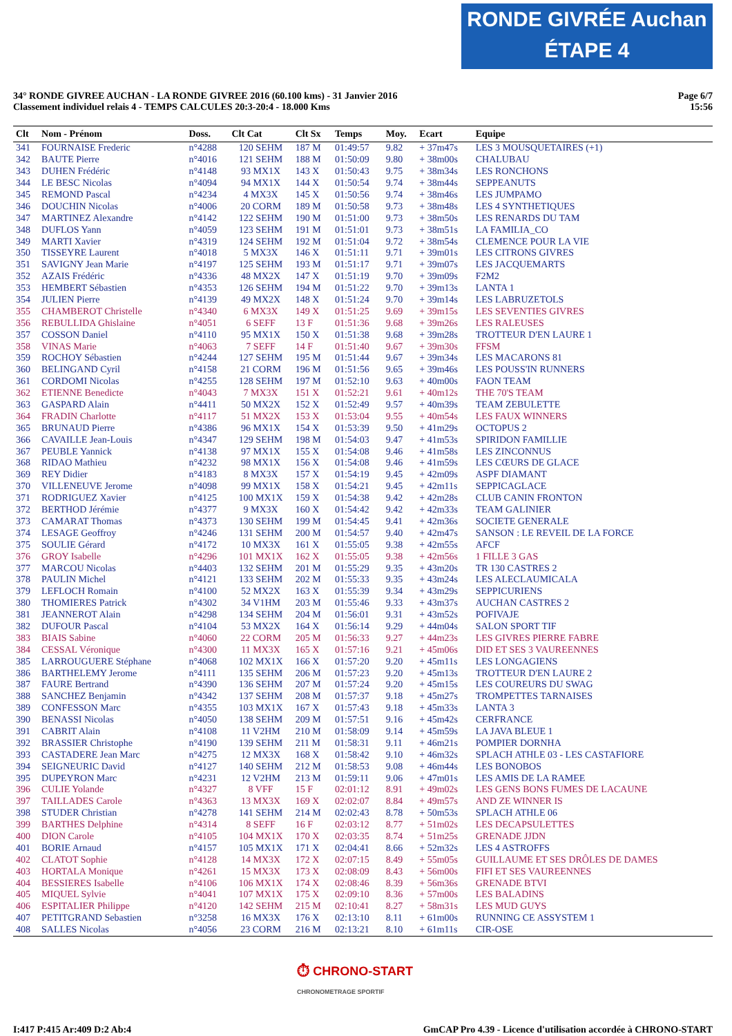RONDE GIVRÉE Auchan
ÉTAPE 4
34° RONDE GIVREE AUCHAN - LA RONDE GIVREE 2016 (60.100 kms) - 31 Janvier 2016
Classement individuel relais 4 - TEMPS CALCULES 20:3-20:4 - 18.000 Kms
Page 6/7
15:56
| Clt | Nom - Prénom | Doss. | Clt Cat | Clt Sx | Temps | Moy. | Ecart | Equipe |
| --- | --- | --- | --- | --- | --- | --- | --- | --- |
| 341 | FOURNAISE Frederic | n°4288 | 120 SEHM | 187 M | 01:49:57 | 9.82 | + 37m47s | LES 3 MOUSQUETAIRES (+1) |
| 342 | BAUTE Pierre | n°4016 | 121 SEHM | 188 M | 01:50:09 | 9.80 | + 38m00s | CHALUBAU |
| 343 | DUHEN Frédéric | n°4148 | 93 MX1X | 143 X | 01:50:43 | 9.75 | + 38m34s | LES RONCHONS |
| 344 | LE BESC Nicolas | n°4094 | 94 MX1X | 144 X | 01:50:54 | 9.74 | + 38m44s | SEPPEANUTS |
| 345 | REMOND Pascal | n°4234 | 4 MX3X | 145 X | 01:50:56 | 9.74 | + 38m46s | LES JUMPAMO |
| 346 | DOUCHIN Nicolas | n°4006 | 20 CORM | 189 M | 01:50:58 | 9.73 | + 38m48s | LES 4 SYNTHETIQUES |
| 347 | MARTINEZ Alexandre | n°4142 | 122 SEHM | 190 M | 01:51:00 | 9.73 | + 38m50s | LES RENARDS DU TAM |
| 348 | DUFLOS Yann | n°4059 | 123 SEHM | 191 M | 01:51:01 | 9.73 | + 38m51s | LA FAMILIA_CO |
| 349 | MARTI Xavier | n°4319 | 124 SEHM | 192 M | 01:51:04 | 9.72 | + 38m54s | CLEMENCE POUR LA VIE |
| 350 | TISSEYRE Laurent | n°4018 | 5 MX3X | 146 X | 01:51:11 | 9.71 | + 39m01s | LES CITRONS GIVRES |
| 351 | SAVIGNY Jean Marie | n°4197 | 125 SEHM | 193 M | 01:51:17 | 9.71 | + 39m07s | LES JACQUEMARTS |
| 352 | AZAIS Frédéric | n°4336 | 48 MX2X | 147 X | 01:51:19 | 9.70 | + 39m09s | F2M2 |
| 353 | HEMBERT Sébastien | n°4353 | 126 SEHM | 194 M | 01:51:22 | 9.70 | + 39m13s | LANTA 1 |
| 354 | JULIEN Pierre | n°4139 | 49 MX2X | 148 X | 01:51:24 | 9.70 | + 39m14s | LES LABRUZETOLS |
| 355 | CHAMBEROT Christelle | n°4340 | 6 MX3X | 149 X | 01:51:25 | 9.69 | + 39m15s | LES SEVENTIES GIVRES |
| 356 | REBULLIDA Ghislaine | n°4051 | 6 SEFF | 13 F | 01:51:36 | 9.68 | + 39m26s | LES RALEUSES |
| 357 | COSSON Daniel | n°4110 | 95 MX1X | 150 X | 01:51:38 | 9.68 | + 39m28s | TROTTEUR D'EN LAURE 1 |
| 358 | VINAS Marie | n°4063 | 7 SEFF | 14 F | 01:51:40 | 9.67 | + 39m30s | FFSM |
| 359 | ROCHOY Sébastien | n°4244 | 127 SEHM | 195 M | 01:51:44 | 9.67 | + 39m34s | LES MACARONS 81 |
| 360 | BELINGAND Cyril | n°4158 | 21 CORM | 196 M | 01:51:56 | 9.65 | + 39m46s | LES POUSS'IN RUNNERS |
| 361 | CORDOMI Nicolas | n°4255 | 128 SEHM | 197 M | 01:52:10 | 9.63 | + 40m00s | FAON TEAM |
| 362 | ETIENNE Benedicte | n°4043 | 7 MX3X | 151 X | 01:52:21 | 9.61 | + 40m12s | THE 70'S TEAM |
| 363 | GASPARD Alain | n°4411 | 50 MX2X | 152 X | 01:52:49 | 9.57 | + 40m39s | TEAM ZEBULETTE |
| 364 | FRADIN Charlotte | n°4117 | 51 MX2X | 153 X | 01:53:04 | 9.55 | + 40m54s | LES FAUX WINNERS |
| 365 | BRUNAUD Pierre | n°4386 | 96 MX1X | 154 X | 01:53:39 | 9.50 | + 41m29s | OCTOPUS 2 |
| 366 | CAVAILLE Jean-Louis | n°4347 | 129 SEHM | 198 M | 01:54:03 | 9.47 | + 41m53s | SPIRIDON FAMILLIE |
| 367 | PEUBLE Yannick | n°4138 | 97 MX1X | 155 X | 01:54:08 | 9.46 | + 41m58s | LES ZINCONNUS |
| 368 | RIDAO Mathieu | n°4232 | 98 MX1X | 156 X | 01:54:08 | 9.46 | + 41m59s | LES CŒURS DE GLACE |
| 369 | REY Didier | n°4183 | 8 MX3X | 157 X | 01:54:19 | 9.45 | + 42m09s | ASPF DIAMANT |
| 370 | VILLENEUVE Jerome | n°4098 | 99 MX1X | 158 X | 01:54:21 | 9.45 | + 42m11s | SEPPICAGLACE |
| 371 | RODRIGUEZ Xavier | n°4125 | 100 MX1X | 159 X | 01:54:38 | 9.42 | + 42m28s | CLUB CANIN FRONTON |
| 372 | BERTHOD Jérémie | n°4377 | 9 MX3X | 160 X | 01:54:42 | 9.42 | + 42m33s | TEAM GALINIER |
| 373 | CAMARAT Thomas | n°4373 | 130 SEHM | 199 M | 01:54:45 | 9.41 | + 42m36s | SOCIETE GENERALE |
| 374 | LESAGE Geoffroy | n°4246 | 131 SEHM | 200 M | 01:54:57 | 9.40 | + 42m47s | SANSON : LE REVEIL DE LA FORCE |
| 375 | SOULIE Gérard | n°4172 | 10 MX3X | 161 X | 01:55:05 | 9.38 | + 42m55s | AFCF |
| 376 | GROY Isabelle | n°4296 | 101 MX1X | 162 X | 01:55:05 | 9.38 | + 42m56s | 1 FILLE 3 GAS |
| 377 | MARCOU Nicolas | n°4403 | 132 SEHM | 201 M | 01:55:29 | 9.35 | + 43m20s | TR 130 CASTRES 2 |
| 378 | PAULIN Michel | n°4121 | 133 SEHM | 202 M | 01:55:33 | 9.35 | + 43m24s | LES ALECLAUMICALA |
| 379 | LEFLOCH Romain | n°4100 | 52 MX2X | 163 X | 01:55:39 | 9.34 | + 43m29s | SEPPICURIENS |
| 380 | THOMIERES Patrick | n°4302 | 34 V1HM | 203 M | 01:55:46 | 9.33 | + 43m37s | AUCHAN CASTRES 2 |
| 381 | JEANNEROT Alain | n°4298 | 134 SEHM | 204 M | 01:56:01 | 9.31 | + 43m52s | POFIVAJE |
| 382 | DUFOUR Pascal | n°4104 | 53 MX2X | 164 X | 01:56:14 | 9.29 | + 44m04s | SALON SPORT TIF |
| 383 | BIAIS Sabine | n°4060 | 22 CORM | 205 M | 01:56:33 | 9.27 | + 44m23s | LES GIVRES PIERRE FABRE |
| 384 | CESSAL Véronique | n°4300 | 11 MX3X | 165 X | 01:57:16 | 9.21 | + 45m06s | DID ET SES 3 VAUREENNES |
| 385 | LARROUGUERE Stéphane | n°4068 | 102 MX1X | 166 X | 01:57:20 | 9.20 | + 45m11s | LES LONGAGIENS |
| 386 | BARTHELEMY Jerome | n°4111 | 135 SEHM | 206 M | 01:57:23 | 9.20 | + 45m13s | TROTTEUR D'EN LAURE 2 |
| 387 | FAURE Bertrand | n°4390 | 136 SEHM | 207 M | 01:57:24 | 9.20 | + 45m15s | LES COUREURS DU SWAG |
| 388 | SANCHEZ Benjamin | n°4342 | 137 SEHM | 208 M | 01:57:37 | 9.18 | + 45m27s | TROMPETTES TARNAISES |
| 389 | CONFESSON Marc | n°4355 | 103 MX1X | 167 X | 01:57:43 | 9.18 | + 45m33s | LANTA 3 |
| 390 | BENASSI Nicolas | n°4050 | 138 SEHM | 209 M | 01:57:51 | 9.16 | + 45m42s | CERFRANCE |
| 391 | CABRIT Alain | n°4108 | 11 V2HM | 210 M | 01:58:09 | 9.14 | + 45m59s | LA JAVA BLEUE 1 |
| 392 | BRASSIER Christophe | n°4190 | 139 SEHM | 211 M | 01:58:31 | 9.11 | + 46m21s | POMPIER DORNHA |
| 393 | CASTADERE Jean Marc | n°4275 | 12 MX3X | 168 X | 01:58:42 | 9.10 | + 46m32s | SPLACH ATHLE 03 - LES CASTAFIORE |
| 394 | SEIGNEURIC David | n°4127 | 140 SEHM | 212 M | 01:58:53 | 9.08 | + 46m44s | LES BONOBOS |
| 395 | DUPEYRON Marc | n°4231 | 12 V2HM | 213 M | 01:59:11 | 9.06 | + 47m01s | LES AMIS DE LA RAMEE |
| 396 | CULIE Yolande | n°4327 | 8 VFF | 15 F | 02:01:12 | 8.91 | + 49m02s | LES GENS BONS FUMES DE LACAUNE |
| 397 | TAILLADES Carole | n°4363 | 13 MX3X | 169 X | 02:02:07 | 8.84 | + 49m57s | AND ZE WINNER IS |
| 398 | STUDER Christian | n°4278 | 141 SEHM | 214 M | 02:02:43 | 8.78 | + 50m53s | SPLACH ATHLE 06 |
| 399 | BARTHES Delphine | n°4314 | 8 SEFF | 16 F | 02:03:12 | 8.77 | + 51m02s | LES DECAPSULETTES |
| 400 | DION Carole | n°4105 | 104 MX1X | 170 X | 02:03:35 | 8.74 | + 51m25s | GRENADE JJDN |
| 401 | BORIE Arnaud | n°4157 | 105 MX1X | 171 X | 02:04:41 | 8.66 | + 52m32s | LES 4 ASTROFFS |
| 402 | CLATOT Sophie | n°4128 | 14 MX3X | 172 X | 02:07:15 | 8.49 | + 55m05s | GUILLAUME ET SES DRÔLES DE DAMES |
| 403 | HORTALA Monique | n°4261 | 15 MX3X | 173 X | 02:08:09 | 8.43 | + 56m00s | FIFI ET SES VAUREENNES |
| 404 | BESSIERES Isabelle | n°4106 | 106 MX1X | 174 X | 02:08:46 | 8.39 | + 56m36s | GRENADE BTVI |
| 405 | MIQUEL Sylvie | n°4041 | 107 MX1X | 175 X | 02:09:10 | 8.36 | + 57m00s | LES BALADINS |
| 406 | ESPITALIER Philippe | n°4120 | 142 SEHM | 215 M | 02:10:41 | 8.27 | + 58m31s | LES MUD GUYS |
| 407 | PETITGRAND Sebastien | n°3258 | 16 MX3X | 176 X | 02:13:10 | 8.11 | + 61m00s | RUNNING CE ASSYSTEM 1 |
| 408 | SALLES Nicolas | n°4056 | 23 CORM | 216 M | 02:13:21 | 8.10 | + 61m11s | CIR-OSE |
⏱ CHRONO-START
CHRONOMETRAGE SPORTIF
I:417 P:415 Ar:409 D:2 Ab:4 GmCAP Pro 4.39 - Licence d'utilisation accordée à CHRONO-START